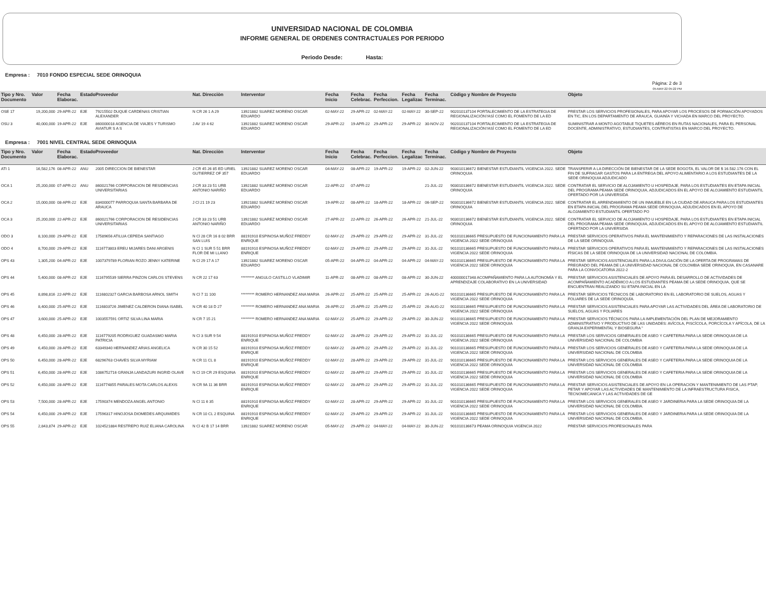UNIVERSIDAD NACIONAL DE COLOMBIA
INFORME GENERAL DE ORDENES CONTRACTUALES POR PERIODO
Periodo Desde: Hasta:
Empresa : 7010 FONDO ESPECIAL SEDE ORINOQUIA
Página: 2 de 3
05-MAY-22 05:22 PM
| Tipo y Nro. Documento | Valor | Fecha Elaborac. | Estado | Proveedor | Nat. Direcciòn | Interventor | Fecha Inicio | Fecha Celebrac. | Fecha Perfeccion. | Fecha Legalizac | Fecha Terminac. | Còdigo y Nombre de Proyecto | Objeto |
| --- | --- | --- | --- | --- | --- | --- | --- | --- | --- | --- | --- | --- | --- |
| OSE 17 | 19,200,000 | 29-APR-22 | EJE | 79215502 DUQUE CARDENAS CRISTIAN ALEXANDER | N CR 26 1 A 29 | 13921882 SUAREZ MORENO OSCAR EDUARDO | 02-MAY-22 | 29-APR-22 | 02-MAY-22 | 02-MAY-22 | 30-SEP-22 | 902010137104 FORTALECIMIENTO DE LA ESTRATEGIA DE REGIONALIZACIÓN?ASÍ COMO EL FOMENTO DE LA ED | PRESTAR LOS SERVICIOS PROFESIONALES, PARA APOYAR LOS PROCESOS DE FORMACIÓN APOYADOS EN TIC, EN LOS DEPARTAMENTO DE ARAUCA, GUAINÍA Y VICHADA EN MARCO DEL PROYECTO. |
| OSU 3 | 40,000,000 | 19-APR-22 | EJE | 860000018 AGENCIA DE VIAJES Y TURISMO AVIATUR S A S | J AV 19 4 62 | 13921882 SUAREZ MORENO OSCAR EDUARDO | 29-APR-22 | 19-APR-22 | 29-APR-22 | 29-APR-22 | 30-NOV-22 | 902010137104 FORTALECIMIENTO DE LA ESTRATEGIA DE REGIONALIZACIÓN?ASÍ COMO EL FOMENTO DE LA ED | SUMINISTRAR A MONTO AGOTABLE TIQUETES AÉREOS EN RUTAS NACIONALES, PARA EL PERSONAL DOCENTE, ADMINISTRATIVO, ESTUDIANTES, CONTRATISTAS EN MARCO DEL PROYECTO. |
Empresa : 7001 NIVEL CENTRAL SEDE ORINOQUIA
| Tipo y Nro. Documento | Valor | Fecha Elaborac. | Estado | Proveedor | Nat. Direcciòn | Interventor | Fecha Inicio | Fecha Celebrac. | Fecha Perfeccion. | Fecha Legalizac | Fecha Terminac. | Còdigo y Nombre de Proyecto | Objeto |
| --- | --- | --- | --- | --- | --- | --- | --- | --- | --- | --- | --- | --- | --- |
| ATI 1 | 16,582,176 | 08-APR-22 | ANU | 2005 DIRECCION DE BIENESTAR | J CR 45 26 85 ED URIEL GUTIERREZ OF 357 | 13921882 SUAREZ MORENO OSCAR EDUARDO | 04-MAY-22 | 08-APR-22 | 19-APR-22 | 19-APR-22 | 02-JUN-22 | 903010136672 BIENESTAR ESTUDIANTIL VIGENCIA 2022. SEDE ORINOQUIA | TRANSFERIR A LA DIRECCIÓN DE BIENESTAR DE LA SEDE BOGOTA, EL VALOR DE $ 16.582.176 CON EL FIN DE SUFRAGAR GASTOS PARA LA ENTREGA DEL APOYO ALIMENTARIO A LOS ESTUDIANTES DE LA SEDE ORINOQUIA ADJUDICADO |
| OCA 1 | 25,200,000 | 07-APR-22 | ANU | 860021766 CORPORACION DE RESIDENCIAS UNIVERSITARIAS | J CR 33 23 51 URB ANTONIO NARIÑO | 13921882 SUAREZ MORENO OSCAR EDUARDO | 22-APR-22 | 07-APR-22 | | | 21-JUL-22 | 903010136672 BIENESTAR ESTUDIANTIL VIGENCIA 2022. SEDE ORINOQUIA | CONTRATAR EL SERVICIO DE ALOJAMIENTO U HOSPEDAJE, PARA LOS ESTUDIANTES EN ETAPA INICIAL DEL PROGRAMA PEAMA SEDE ORINOQUIA, ADJUDICADOS EN EL APOYO DE ALOJAMIENTO ESTUDIANTIL OFERTADO POR LA UNIVERSIDA |
| OCA 2 | 15,000,000 | 08-APR-22 | EJE | 834000077 PARROQUIA SANTA BARBARA DE ARAUCA | J Cl 21 19 23 | 13921882 SUAREZ MORENO OSCAR EDUARDO | 19-APR-22 | 08-APR-22 | 18-APR-22 | 18-APR-22 | 06-SEP-22 | 903010136672 BIENESTAR ESTUDIANTIL VIGENCIA 2022. SEDE ORINOQUIA | CONTRATAR EL ARRENDAMIENTO DE UN INMUEBLE EN LA CIUDAD DE ARAUCA PARA LOS ESTUDIANTES EN ETAPA INICIAL DEL PROGRAMA PEAMA SEDE ORINOQUIA, ADJUDICADOS EN EL APOYO DE ALOJAMIENTO ESTUDIANTIL OFERTADO PO |
| OCA 3 | 25,200,000 | 22-APR-22 | EJE | 860021766 CORPORACION DE RESIDENCIAS UNIVERSITARIAS | J CR 33 23 51 URB ANTONIO NARIÑO | 13921882 SUAREZ MORENO OSCAR EDUARDO | 27-APR-22 | 22-APR-22 | 26-APR-22 | 26-APR-22 | 21-JUL-22 | 903010136672 BIENESTAR ESTUDIANTIL VIGENCIA 2022. SEDE ORINOQUIA | CONTRATAR EL SERVICIO DE ALOJAMIENTO U HOSPEDAJE, PARA LOS ESTUDIANTES EN ETAPA INICIAL DEL PROGRAMA PEAMA SEDE ORINOQUIA, ADJUDICADOS EN EL APOYO DE ALOJAMIENTO ESTUDIANTIL OFERTADO POR LA UNIVERSIDA |
| ODO 3 | 8,100,000 | 29-APR-22 | EJE | 17589656 ATILUA CEPEDA SANTIAGO | N Cl 28 CR 16 8 02 BRR SAN LUIS | 88191910 ESPINOSA MUÑOZ FREDDY ENRIQUE | 02-MAY-22 | 29-APR-22 | 29-APR-22 | 29-APR-22 | 31-JUL-22 | 901010136665 PRESUPUESTO DE FUNCIONAMIENTO PARA LA VIGENCIA 2022 SEDE ORINOQUIA | PRESTAR SERVICIOS OPERATIVOS PARA EL MANTENIMIENTO Y REPARACIONES DE LAS INSTALACIONES DE LA SEDE ORINOQUIA. |
| ODO 4 | 8,700,000 | 29-APR-22 | EJE | 1116773803 EREU MIJARES DANI ARGENIS | N Cl 1 SUR 5 51 BRR FLOR DE MI LLANO | 88191910 ESPINOSA MUÑOZ FREDDY ENRIQUE | 02-MAY-22 | 29-APR-22 | 29-APR-22 | 29-APR-22 | 31-JUL-22 | 901010136665 PRESUPUESTO DE FUNCIONAMIENTO PARA LA VIGENCIA 2022 SEDE ORINOQUIA | PRESTAR SERVICIOS OPERATIVOS PARA EL MANTENIMIENTO Y REPARACIONES DE LAS INSTALACIONES FÍSICAS DE LA SEDE ORINOQUIA DE LA UNIVERSIDAD NACIONAL DE COLOMBIA. |
| OPS 43 | 1,305,200 | 04-APR-22 | EJE | 1007379789 FLORIAN ROZO JENNY KATERINE | N Cl 29 17 A 17 | 13921882 SUAREZ MORENO OSCAR EDUARDO | 05-APR-22 | 04-APR-22 | 04-APR-22 | 04-APR-22 | 04-MAY-22 | 901010136665 PRESUPUESTO DE FUNCIONAMIENTO PARA LA VIGENCIA 2022 SEDE ORINOQUIA | PRESTAR SERVICIOS ASISTENCIALES PARA LA DIVULGACIÓN DE LA OFERTA DE PROGRAMAS DE PREGRADO DEL PEAMA DE LA UNIVERSIDAD NACIONAL DE COLOMBIA SEDE ORINOQUIA, EN CASANARE PARA LA CONVOCATORIA 2022-2 |
| OPS 44 | 5,400,000 | 08-APR-22 | EJE | 1116795539 SIERRA PINZON CARLOS STEVENS | N CR 22 17 63 | ********* ANGULO CASTILLO VLADIMIR | 11-APR-22 | 08-APR-22 | 08-APR-22 | 08-APR-22 | 30-JUN-22 | 400000017348 ACOMPAÑAMIENTO PARA LA AUTONOMÍA Y EL APRENDIZAJE COLABORATIVO EN LA UNIVERSIDAD | PRESTAR SERVICIOS ASISTENCIALES DE APOYO PARA EL DESARROLLO DE ACTIVIDADES DE ACOMPAÑAMIENTO ACADÉMICO A LOS ESTUDIANTES PEAMA DE LA SEDE ORINOQUIA, QUE SE ENCUENTRAN REALIZANDO SU ETAPA INICIAL EN LA |
| OPS 45 | 8,898,816 | 22-APR-22 | EJE | 1116802327 GARCIA BARBOSA ARNOL SMITH | N Cl 7 11 100 | ********* ROMERO HERNANDEZ ANA MARIA | 26-APR-22 | 25-APR-22 | 25-APR-22 | 25-APR-22 | 26-AUG-22 | 901010136665 PRESUPUESTO DE FUNCIONAMIENTO PARA LA VIGENCIA 2022 SEDE ORINOQUIA | PRESTAR SERVICIOS TÉCNICOS DE LABORATORIO EN EL LABORATORIO DE SUELOS, AGUAS Y FOLIARES DE LA SEDE ORINOQUÍA. |
| OPS 46 | 8,400,000 | 25-APR-22 | EJE | 1116803726 JIMENEZ CALDERON DIANA ISABEL | N CR 40 18 D 27 | ********* ROMERO HERNANDEZ ANA MARIA | 26-APR-22 | 25-APR-22 | 25-APR-22 | 25-APR-22 | 26-AUG-22 | 901010136665 PRESUPUESTO DE FUNCIONAMIENTO PARA LA VIGENCIA 2022 SEDE ORINOQUIA | PRESTAR SERVICIOS ASISTENCIALES PARA APOYAR LAS ACTIVIDADES DEL ÁREA DE LABORATORIO DE SUELOS, AGUAS Y FOLIARES |
| OPS 47 | 3,600,000 | 25-APR-22 | EJE | 1003557591 ORTIZ SILVA LINA MARIA | N CR 7 15 21 | ********* ROMERO HERNANDEZ ANA MARIA | 02-MAY-22 | 25-APR-22 | 29-APR-22 | 29-APR-22 | 30-JUN-22 | 901010136665 PRESUPUESTO DE FUNCIONAMIENTO PARA LA VIGENCIA 2022 SEDE ORINOQUIA | PRESTAR SERVICIOS TÉCNICOS PARA LA IMPLEMENTACIÓN DEL PLAN DE MEJORAMIENTO ADMINISTRATIVO Y PRODUCTIVO DE LAS UNIDADES: AVÍCOLA, PISCÍCOLA, PORCÍCOLA Y APÍCOLA, DE LA GRANJA EXPERIMENTAL Y BIOSEGURA " |
| OPS 48 | 6,450,000 | 28-APR-22 | EJE | 1116779205 RODRIGUEZ GUADASMO MARIA PATRICIA | N Cl 3 SUR 9 54 | 88191910 ESPINOSA MUÑOZ FREDDY ENRIQUE | 02-MAY-22 | 28-APR-22 | 29-APR-22 | 29-APR-22 | 31-JUL-22 | 901010136665 PRESUPUESTO DE FUNCIONAMIENTO PARA LA VIGENCIA 2022 SEDE ORINOQUIA | PRESTAR LOS SERVICIOS GENERALES DE ASEO Y CAFETERIA PARA LA SEDE ORINOQUIA DE LA UNIVERSIDAD NACIONAL DE COLOMBIA |
| OPS 49 | 6,450,000 | 28-APR-22 | EJE | 63349340 HERNANDEZ ARIAS ANGELICA | N CR 30 15 52 | 88191910 ESPINOSA MUÑOZ FREDDY ENRIQUE | 02-MAY-22 | 28-APR-22 | 29-APR-22 | 29-APR-22 | 31-JUL-22 | 901010136665 PRESUPUESTO DE FUNCIONAMIENTO PARA LA VIGENCIA 2022 SEDE ORINOQUIA | PRESTAR LOS SERVICIOS GENERALES DE ASEO Y CAFETERIA PARA LA SEDE ORINOQUIA DE LA UNIVERSIDAD NACIONAL DE COLOMBIA |
| OPS 50 | 6,450,000 | 28-APR-22 | EJE | 68296763 CHAVES SILVA MYRIAM | N CR 11 CL 8 | 88191910 ESPINOSA MUÑOZ FREDDY ENRIQUE | 02-MAY-22 | 28-APR-22 | 29-APR-22 | 29-APR-22 | 31-JUL-22 | 901010136665 PRESUPUESTO DE FUNCIONAMIENTO PARA LA VIGENCIA 2022 SEDE ORINOQUIA | PRESTAR LOS SERVICIOS GENERALES DE ASEO Y CAFETERIA PARA LA SEDE ORINOQUIA DE LA UNIVERSIDAD NACIONAL DE COLOMBIA |
| OPS 51 | 6,450,000 | 28-APR-22 | EJE | 1086752716 GRANJA LANDAZURI INGRID OLAVE | N Cl 19 CR 29 ESQUINA | 88191910 ESPINOSA MUÑOZ FREDDY ENRIQUE | 02-MAY-22 | 28-APR-22 | 29-APR-22 | 29-APR-22 | 31-JUL-22 | 901010136665 PRESUPUESTO DE FUNCIONAMIENTO PARA LA VIGENCIA 2022 SEDE ORINOQUIA | PRESTAR LOS SERVICIOS GENERALES DE ASEO Y CAFETERIA PARA LA SEDE ORINOQUIA DE LA UNIVERSIDAD NACIONAL DE COLOMBIA |
| OPS 52 | 6,450,000 | 28-APR-22 | EJE | 1116774855 PARALES MOTA CARLOS ALEXIS | N CR 9A 11 36 BRR | 88191910 ESPINOSA MUÑOZ FREDDY ENRIQUE | 02-MAY-22 | 28-APR-22 | 29-APR-22 | 29-APR-22 | 31-JUL-22 | 901010136665 PRESUPUESTO DE FUNCIONAMIENTO PARA LA VIGENCIA 2022 SEDE ORINOQUIA | PRESTAR SERVICIOS ASISTENCIALES DE APOYO EN LA OPERACION Y MANTENIMIENTO DE LAS PTAP, PETAR Y APOYAR LAS ACTIVIDADES DE MANTENIMIENTO DE LA INFRAESTRUCTURA FISICA, TECNOMECANICA Y LAS ACTIVIDADES DE GE |
| OPS 53 | 7,500,000 | 28-APR-22 | EJE | 17590374 MENDOZA ANGEL ANTONIO | N Cl 11 6 35 | 88191910 ESPINOSA MUÑOZ FREDDY ENRIQUE | 02-MAY-22 | 28-APR-22 | 29-APR-22 | 29-APR-22 | 31-JUL-22 | 901010136665 PRESUPUESTO DE FUNCIONAMIENTO PARA LA VIGENCIA 2022 SEDE ORINOQUIA | PRESTAR LOS SERVICIOS GENERALES DE ASEO Y JARDINERIA PARA LA SEDE ORINOQUIA DE LA UNIVERSIDAD NACIONAL DE COLOMBIA. |
| OPS 54 | 6,450,000 | 29-APR-22 | EJE | 17596317 HINOJOSA DIOMEDES ARQUIMIDES | N CR 10 CL 2 ESQUINA | 88191910 ESPINOSA MUÑOZ FREDDY ENRIQUE | 02-MAY-22 | 29-APR-22 | 29-APR-22 | 29-APR-22 | 31-JUL-22 | 901010136665 PRESUPUESTO DE FUNCIONAMIENTO PARA LA VIGENCIA 2022 SEDE ORINOQUIA | PRESTAR LOS SERVICIOS GENERALES DE ASEO Y JARDINERIA PARA LA SEDE ORINOQUIA DE LA UNIVERSIDAD NACIONAL DE COLOMBIA. |
| OPS 55 | 2,843,874 | 29-APR-22 | EJE | 1024521884 RESTREPO RUIZ ELIANA CAROLINA | N Cl 42 B 17 14 BRR | 13921882 SUAREZ MORENO OSCAR | 05-MAY-22 | 29-APR-22 | 04-MAY-22 | 04-MAY-22 | 30-JUN-22 | 901010136673 PEAMA ORINOQUIA VIGENCIA 2022 | PRESTAR SERVICIOS PROFESIONALES PARA |